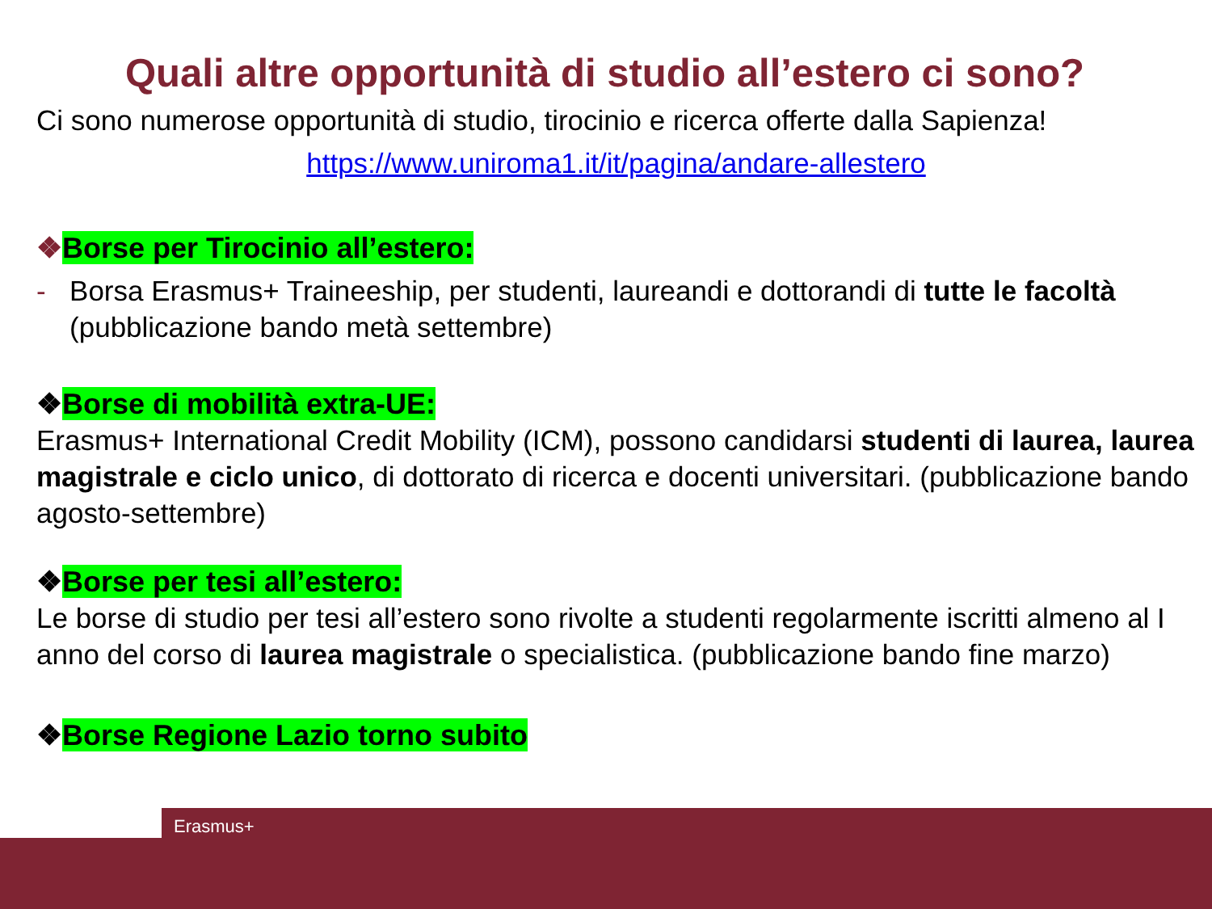Quali altre opportunità di studio all’estero ci sono?
Ci sono numerose opportunità di studio, tirocinio e ricerca offerte dalla Sapienza!
https://www.uniroma1.it/it/pagina/andare-allestero
❖Borse per Tirocinio all’estero:
- Borsa Erasmus+ Traineeship, per studenti, laureandi e dottorandi di tutte le facoltà (pubblicazione bando metà settembre)
❖Borse di mobilità extra-UE:
Erasmus+ International Credit Mobility (ICM), possono candidarsi studenti di laurea, laurea magistrale e ciclo unico, di dottorato di ricerca e docenti universitari. (pubblicazione bando agosto-settembre)
❖Borse per tesi all’estero:
Le borse di studio per tesi all’estero sono rivolte a studenti regolarmente iscritti almeno al I anno del corso di laurea magistrale o specialistica. (pubblicazione bando fine marzo)
❖Borse Regione Lazio torno subito
Erasmus+